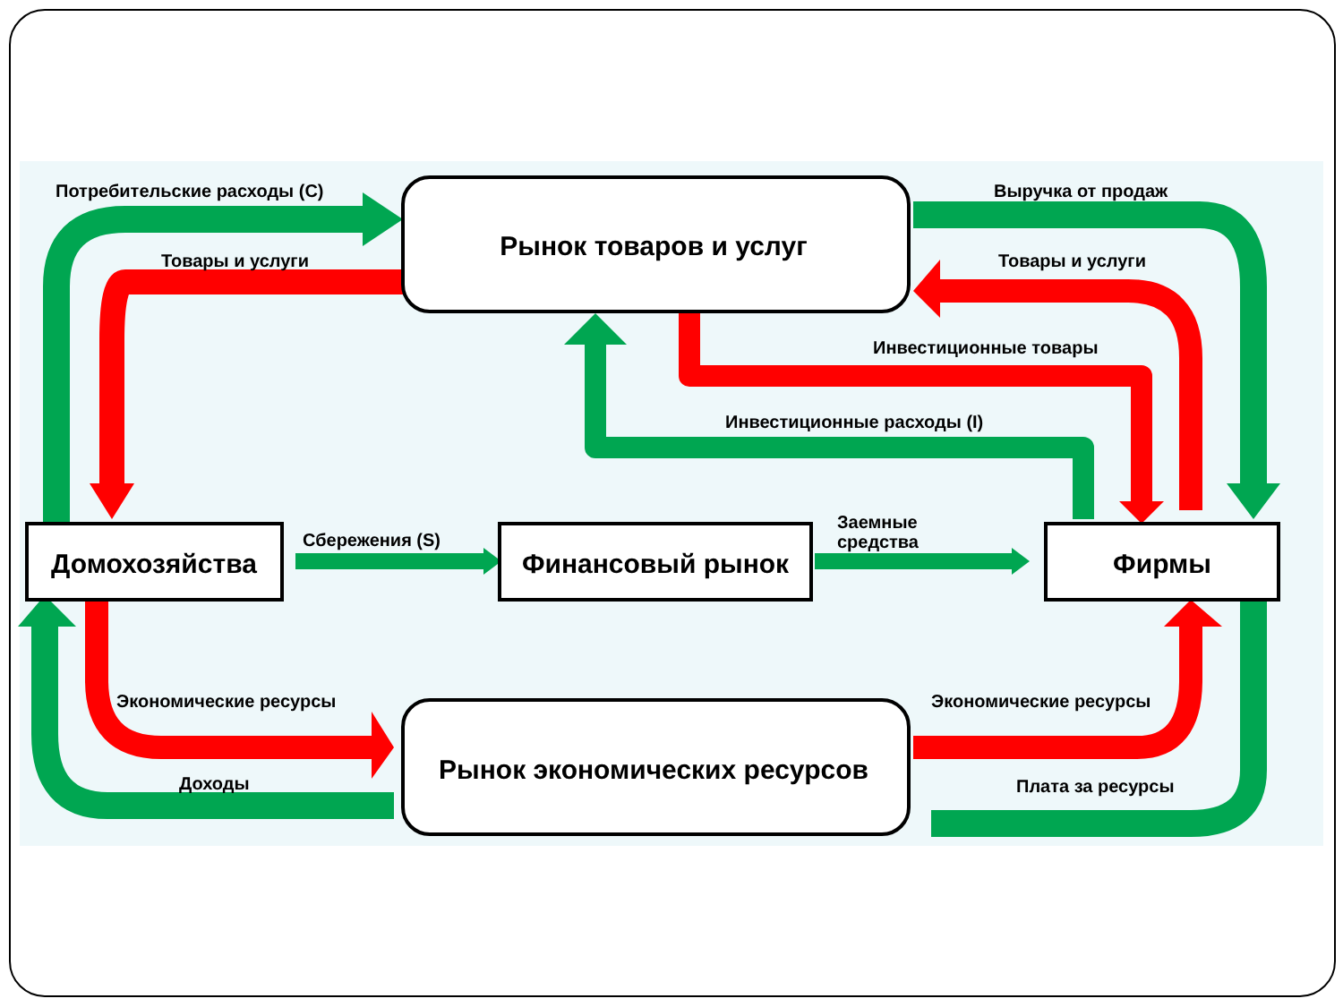Рынок товаров и услуг
Рынок экономических ресурсов
Домохозяйства
Финансовый рынок
Фирмы
Потребительские расходы (C)
Товары и услуги
Выручка от продаж
Товары и услуги
Инвестиционные товары
Инвестиционные расходы (I)
Сбережения (S)
Заемные
средства
Экономические ресурсы
Экономические ресурсы
Доходы
Плата за ресурсы